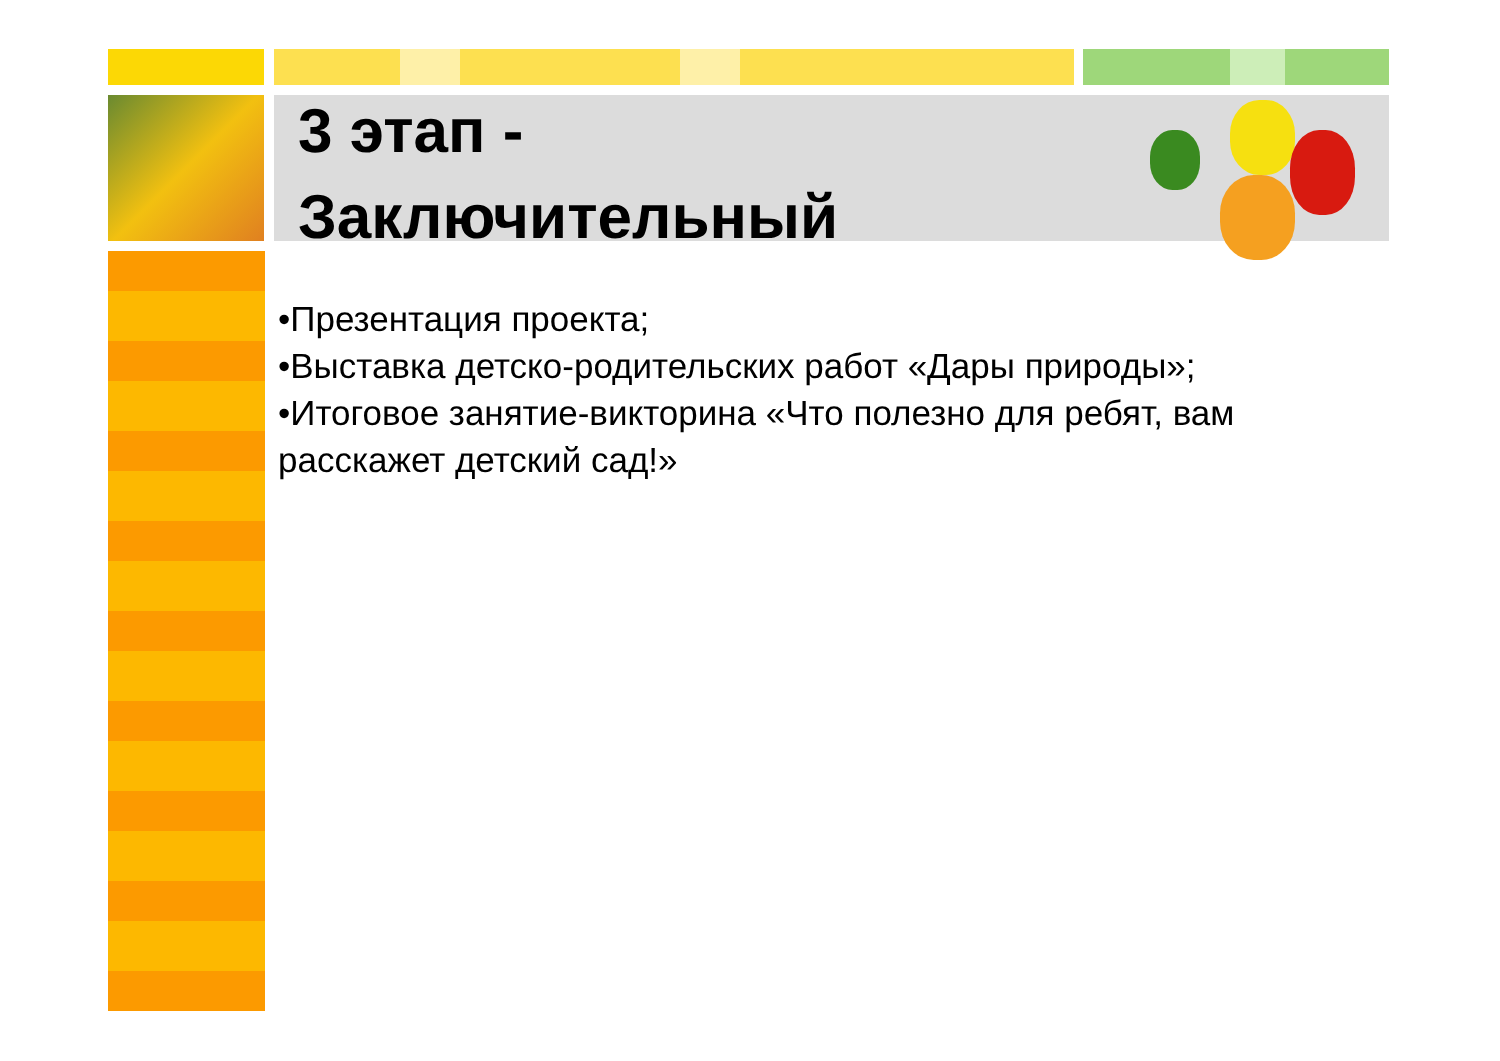3 этап -
Заключительный
•Презентация проекта;
•Выставка детско-родительских работ «Дары природы»;
•Итоговое занятие-викторина «Что полезно для ребят, вам расскажет детский сад!»